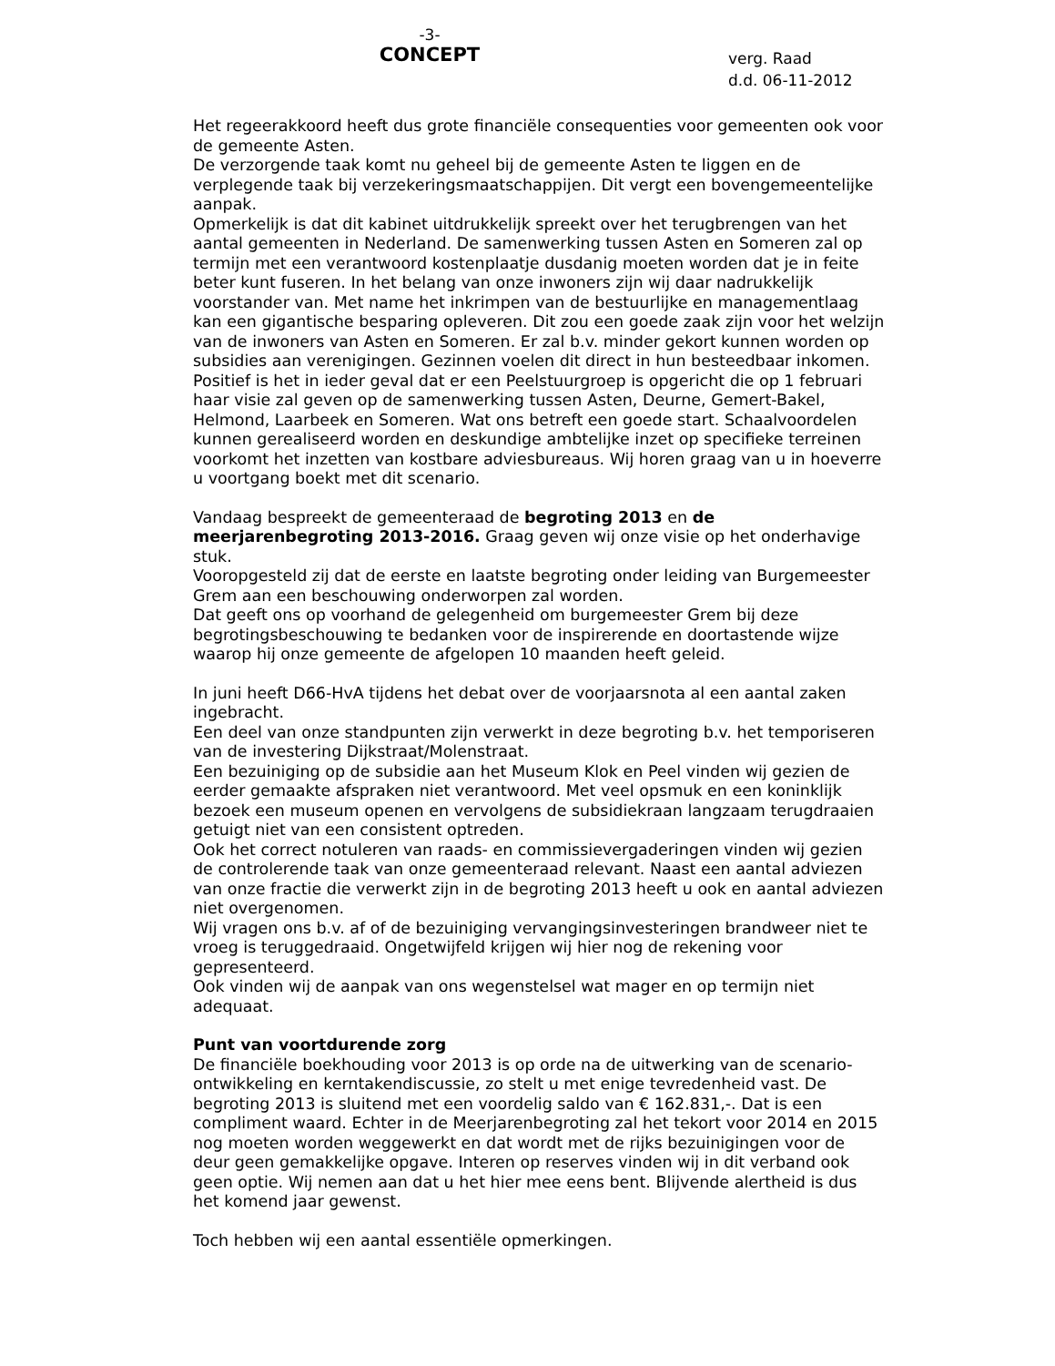-3-
CONCEPT
verg. Raad
d.d. 06-11-2012
Het regeerakkoord heeft dus grote financiële consequenties voor gemeenten ook voor de gemeente Asten.
De verzorgende taak komt nu geheel bij de gemeente Asten te liggen en de verplegende taak bij verzekeringsmaatschappijen. Dit vergt een bovengemeentelijke aanpak.
Opmerkelijk is dat dit kabinet uitdrukkelijk spreekt over het terugbrengen van het aantal gemeenten in Nederland. De samenwerking tussen Asten en Someren zal op termijn met een verantwoord kostenplaatje dusdanig moeten worden dat je in feite beter kunt fuseren. In het belang van onze inwoners zijn wij daar nadrukkelijk voorstander van. Met name het inkrimpen van de bestuurlijke en managementlaag kan een gigantische besparing opleveren. Dit zou een goede zaak zijn voor het welzijn van de inwoners van Asten en Someren. Er zal b.v. minder gekort kunnen worden op subsidies aan verenigingen. Gezinnen voelen dit direct in hun besteedbaar inkomen.
Positief is het in ieder geval dat er een Peelstuurgroep is opgericht die op 1 februari haar visie zal geven op de samenwerking tussen Asten, Deurne, Gemert-Bakel, Helmond, Laarbeek en Someren. Wat ons betreft een goede start. Schaalvoordelen kunnen gerealiseerd worden en deskundige ambtelijke inzet op specifieke terreinen voorkomt het inzetten van kostbare adviesbureaus. Wij horen graag van u in hoeverre u voortgang boekt met dit scenario.
Vandaag bespreekt de gemeenteraad de begroting 2013 en de meerjarenbegroting 2013-2016. Graag geven wij onze visie op het onderhavige stuk.
Vooropgesteld zij dat de eerste en laatste begroting onder leiding van Burgemeester Grem aan een beschouwing onderworpen zal worden.
Dat geeft ons op voorhand de gelegenheid om burgemeester Grem bij deze begrotingsbeschouwing te bedanken voor de inspirerende en doortastende wijze waarop hij onze gemeente de afgelopen 10 maanden heeft geleid.
In juni heeft D66-HvA tijdens het debat over de voorjaarsnota al een aantal zaken ingebracht.
Een deel van onze standpunten zijn verwerkt in deze begroting b.v. het temporiseren van de investering Dijkstraat/Molenstraat.
Een bezuiniging op de subsidie aan het Museum Klok en Peel vinden wij gezien de eerder gemaakte afspraken niet verantwoord. Met veel opsmuk en een koninklijk bezoek een museum openen en vervolgens de subsidiekraan langzaam terugdraaien getuigt niet van een consistent optreden.
Ook het correct notuleren van raads- en commissievergaderingen vinden wij gezien de controlerende taak van onze gemeenteraad relevant. Naast een aantal adviezen van onze fractie die verwerkt zijn in de begroting 2013 heeft u ook en aantal adviezen niet overgenomen.
Wij vragen ons b.v. af of de bezuiniging vervangingsinvesteringen brandweer niet te vroeg is teruggedraaid. Ongetwijfeld krijgen wij hier nog de rekening voor gepresenteerd.
Ook vinden wij de aanpak van ons wegenstelsel wat mager en op termijn niet adequaat.
Punt van voortdurende zorg
De financiële boekhouding voor 2013 is op orde na de uitwerking van de scenario-ontwikkeling en kerntakendiscussie, zo stelt u met enige tevredenheid vast. De begroting 2013 is sluitend met een voordelig saldo van € 162.831,-. Dat is een compliment waard. Echter in de Meerjarenbegroting zal het tekort voor 2014 en 2015 nog moeten worden weggewerkt en dat wordt met de rijks bezuinigingen voor de deur geen gemakkelijke opgave. Interen op reserves vinden wij in dit verband ook geen optie. Wij nemen aan dat u het hier mee eens bent. Blijvende alertheid is dus het komend jaar gewenst.
Toch hebben wij een aantal essentiële opmerkingen.